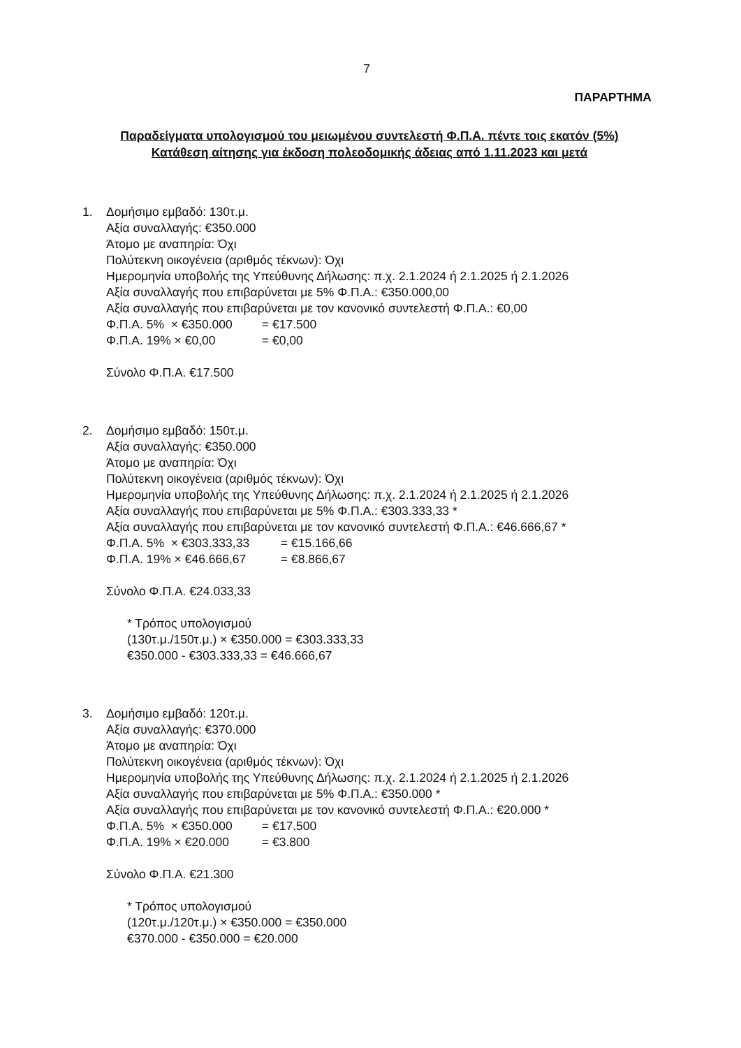7
ΠΑΡΑΡΤΗΜΑ
Παραδείγματα υπολογισμού του μειωμένου συντελεστή Φ.Π.Α. πέντε τοις εκατόν (5%)
Κατάθεση αίτησης για έκδοση πολεοδομικής άδειας από 1.11.2023 και μετά
1. Δομήσιμο εμβαδό: 130τ.μ.
Αξία συναλλαγής: €350.000
Άτομο με αναπηρία: Όχι
Πολύτεκνη οικογένεια (αριθμός τέκνων): Όχι
Ημερομηνία υποβολής της Υπεύθυνης Δήλωσης: π.χ. 2.1.2024 ή 2.1.2025 ή 2.1.2026
Αξία συναλλαγής που επιβαρύνεται με 5% Φ.Π.Α.: €350.000,00
Αξία συναλλαγής που επιβαρύνεται με τον κανονικό συντελεστή Φ.Π.Α.: €0,00
Φ.Π.Α. 5% × €350.000 = €17.500
Φ.Π.Α. 19% × €0,00 = €0,00
Σύνολο Φ.Π.Α. €17.500
2. Δομήσιμο εμβαδό: 150τ.μ.
Αξία συναλλαγής: €350.000
Άτομο με αναπηρία: Όχι
Πολύτεκνη οικογένεια (αριθμός τέκνων): Όχι
Ημερομηνία υποβολής της Υπεύθυνης Δήλωσης: π.χ. 2.1.2024 ή 2.1.2025 ή 2.1.2026
Αξία συναλλαγής που επιβαρύνεται με 5% Φ.Π.Α.: €303.333,33 *
Αξία συναλλαγής που επιβαρύνεται με τον κανονικό συντελεστή Φ.Π.Α.: €46.666,67 *
Φ.Π.Α. 5% × €303.333,33 = €15.166,66
Φ.Π.Α. 19% × €46.666,67 = €8.866,67
Σύνολο Φ.Π.Α. €24.033,33
* Τρόπος υπολογισμού
(130τ.μ./150τ.μ.) × €350.000 = €303.333,33
€350.000 - €303.333,33 = €46.666,67
3. Δομήσιμο εμβαδό: 120τ.μ.
Αξία συναλλαγής: €370.000
Άτομο με αναπηρία: Όχι
Πολύτεκνη οικογένεια (αριθμός τέκνων): Όχι
Ημερομηνία υποβολής της Υπεύθυνης Δήλωσης: π.χ. 2.1.2024 ή 2.1.2025 ή 2.1.2026
Αξία συναλλαγής που επιβαρύνεται με 5% Φ.Π.Α.: €350.000 *
Αξία συναλλαγής που επιβαρύνεται με τον κανονικό συντελεστή Φ.Π.Α.: €20.000 *
Φ.Π.Α. 5% × €350.000 = €17.500
Φ.Π.Α. 19% × €20.000 = €3.800
Σύνολο Φ.Π.Α. €21.300
* Τρόπος υπολογισμού
(120τ.μ./120τ.μ.) × €350.000 = €350.000
€370.000 - €350.000 = €20.000